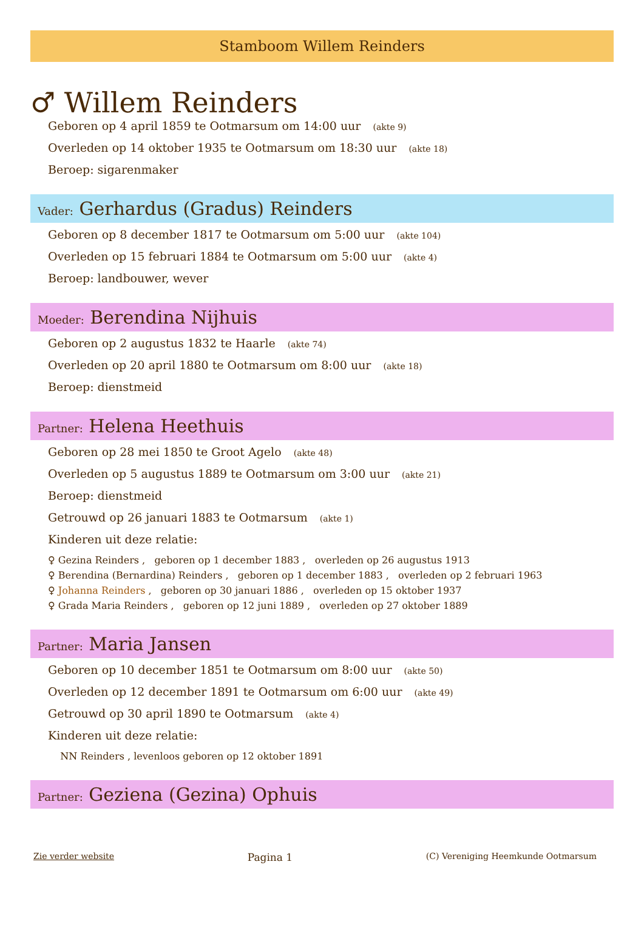Stamboom Willem Reinders
♂ Willem Reinders
Geboren op 4 april 1859 te Ootmarsum om 14:00 uur (akte 9)
Overleden op 14 oktober 1935 te Ootmarsum om 18:30 uur (akte 18)
Beroep: sigarenmaker
Vader: Gerhardus (Gradus) Reinders
Geboren op 8 december 1817 te Ootmarsum om 5:00 uur (akte 104)
Overleden op 15 februari 1884 te Ootmarsum om 5:00 uur (akte 4)
Beroep: landbouwer, wever
Moeder: Berendina Nijhuis
Geboren op 2 augustus 1832 te Haarle (akte 74)
Overleden op 20 april 1880 te Ootmarsum om 8:00 uur (akte 18)
Beroep: dienstmeid
Partner: Helena Heethuis
Geboren op 28 mei 1850 te Groot Agelo (akte 48)
Overleden op 5 augustus 1889 te Ootmarsum om 3:00 uur (akte 21)
Beroep: dienstmeid
Getrouwd op 26 januari 1883 te Ootmarsum (akte 1)
Kinderen uit deze relatie:
♀ Gezina Reinders , geboren op 1 december 1883 , overleden op 26 augustus 1913
♀ Berendina (Bernardina) Reinders , geboren op 1 december 1883 , overleden op 2 februari 1963
♀ Johanna Reinders , geboren op 30 januari 1886 , overleden op 15 oktober 1937
♀ Grada Maria Reinders , geboren op 12 juni 1889 , overleden op 27 oktober 1889
Partner: Maria Jansen
Geboren op 10 december 1851 te Ootmarsum om 8:00 uur (akte 50)
Overleden op 12 december 1891 te Ootmarsum om 6:00 uur (akte 49)
Getrouwd op 30 april 1890 te Ootmarsum (akte 4)
Kinderen uit deze relatie:
NN Reinders , levenloos geboren op 12 oktober 1891
Partner: Geziena (Gezina) Ophuis
Zie verder website Pagina 1 (C) Vereniging Heemkunde Ootmarsum